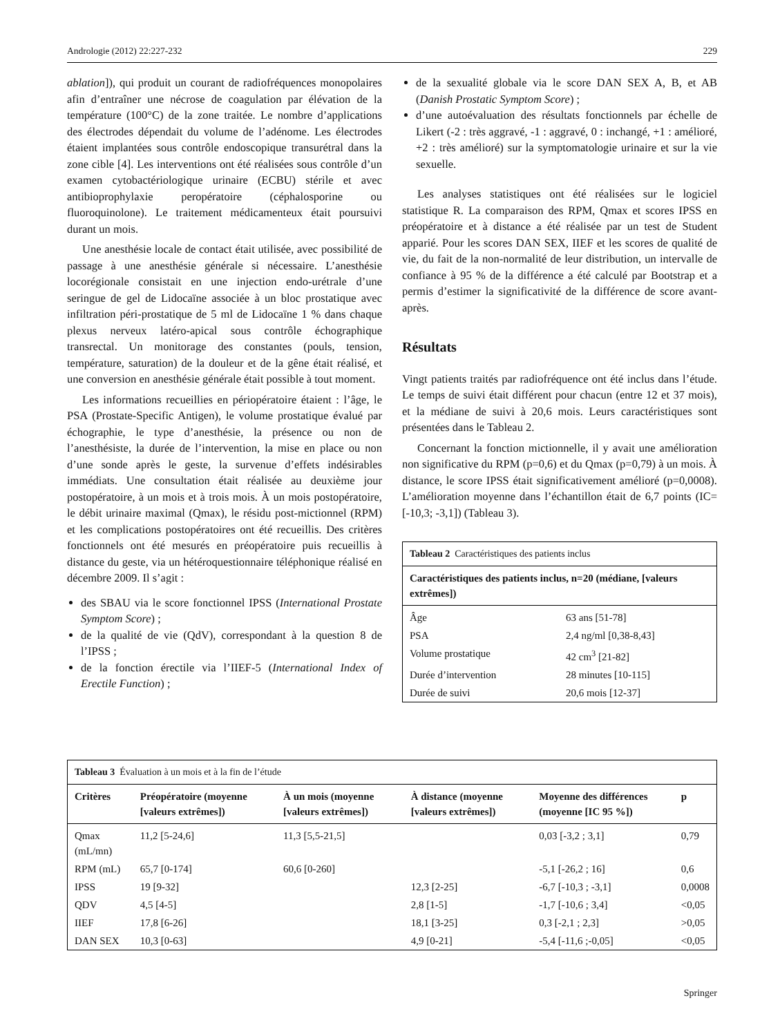Andrologie (2012) 22:227-232 229
ablation]), qui produit un courant de radiofréquences monopolaires afin d’entraîner une nécrose de coagulation par élévation de la température (100°C) de la zone traitée. Le nombre d’applications des électrodes dépendait du volume de l’adénome. Les électrodes étaient implantées sous contrôle endoscopique transurétral dans la zone cible [4]. Les interventions ont été réalisées sous contrôle d’un examen cytobactériologique urinaire (ECBU) stérile et avec antibioprophylaxie peropératoire (céphalosporine ou fluoroquinolone). Le traitement médicamenteux était poursuivi durant un mois.
Une anesthésie locale de contact était utilisée, avec possibilité de passage à une anesthésie générale si nécessaire. L’anesthésie locorégionale consistait en une injection endo-urétrale d’une seringue de gel de Lidocaïne associée à un bloc prostatique avec infiltration péri-prostatique de 5 ml de Lidocaïne 1 % dans chaque plexus nerveux latéro-apical sous contrôle échographique transrectal. Un monitorage des constantes (pouls, tension, température, saturation) de la douleur et de la gêne était réalisé, et une conversion en anesthésie générale était possible à tout moment.
Les informations recueillies en périopératoire étaient : l’âge, le PSA (Prostate-Specific Antigen), le volume prostatique évalué par échographie, le type d’anesthésie, la présence ou non de l’anesthésiste, la durée de l’intervention, la mise en place ou non d’une sonde après le geste, la survenue d’effets indésirables immédiats. Une consultation était réalisée au deuxième jour postopératoire, à un mois et à trois mois. À un mois postopératoire, le débit urinaire maximal (Qmax), le résidu post-mictionnel (RPM) et les complications postopératoires ont été recueillis. Des critères fonctionnels ont été mesurés en préopératoire puis recueillis à distance du geste, via un hétéroquestionnaire téléphonique réalisé en décembre 2009. Il s’agit :
des SBAU via le score fonctionnel IPSS (International Prostate Symptom Score) ;
de la qualité de vie (QdV), correspondant à la question 8 de l’IPSS ;
de la fonction érectile via l’IIEF-5 (International Index of Erectile Function) ;
de la sexualité globale via le score DAN SEX A, B, et AB (Danish Prostatic Symptom Score) ;
d’une autoévaluation des résultats fonctionnels par échelle de Likert (-2 : très aggravé, -1 : aggravé, 0 : inchangé, +1 : amélioré, +2 : très amélioré) sur la symptomatologie urinaire et sur la vie sexuelle.
Les analyses statistiques ont été réalisées sur le logiciel statistique R. La comparaison des RPM, Qmax et scores IPSS en préopératoire et à distance a été réalisée par un test de Student apparié. Pour les scores DAN SEX, IIEF et les scores de qualité de vie, du fait de la non-normalité de leur distribution, un intervalle de confiance à 95 % de la différence a été calculé par Bootstrap et a permis d’estimer la significativité de la différence de score avant-après.
Résultats
Vingt patients traités par radiofréquence ont été inclus dans l’étude. Le temps de suivi était différent pour chacun (entre 12 et 37 mois), et la médiane de suivi à 20,6 mois. Leurs caractéristiques sont présentées dans le Tableau 2.
Concernant la fonction mictionnelle, il y avait une amélioration non significative du RPM (p=0,6) et du Qmax (p=0,79) à un mois. À distance, le score IPSS était significativement amélioré (p=0,0008). L’amélioration moyenne dans l’échantillon était de 6,7 points (IC= [-10,3; -3,1]) (Tableau 3).
| Tableau 2 Caractéristiques des patients inclus | |
| Caractéristiques des patients inclus, n=20 (médiane, [valeurs extrêmes]) | |
| Âge | 63 ans [51-78] |
| PSA | 2,4 ng/ml [0,38-8,43] |
| Volume prostatique | 42 cm<sup>3</sup> [21-82] |
| Durée d’intervention | 28 minutes [10-115] |
| Durée de suivi | 20,6 mois [12-37] |
| Tableau 3 Évaluation à un mois et à la fin de l’étude | | | | | |
| Critères | Préopératoire (moyenne [valeurs extrêmes]) | À un mois (moyenne [valeurs extrêmes]) | À distance (moyenne [valeurs extrêmes]) | Moyenne des différences (moyenne [IC 95 %]) | p |
| Qmax (mL/mn) | 11,2 [5-24,6] | 11,3 [5,5-21,5] | | 0,03 [-3,2 ; 3,1] | 0,79 |
| RPM (mL) | 65,7 [0-174] | 60,6 [0-260] | | -5,1 [-26,2 ; 16] | 0,6 |
| IPSS | 19 [9-32] | | 12,3 [2-25] | -6,7 [-10,3 ; -3,1] | 0,0008 |
| QDV | 4,5 [4-5] | | 2,8 [1-5] | -1,7 [-10,6 ; 3,4] | <0,05 |
| IIEF | 17,8 [6-26] | | 18,1 [3-25] | 0,3 [-2,1 ; 2,3] | >0,05 |
| DAN SEX | 10,3 [0-63] | | 4,9 [0-21] | -5,4 [-11,6 ;-0,05] | <0,05 |
Springer